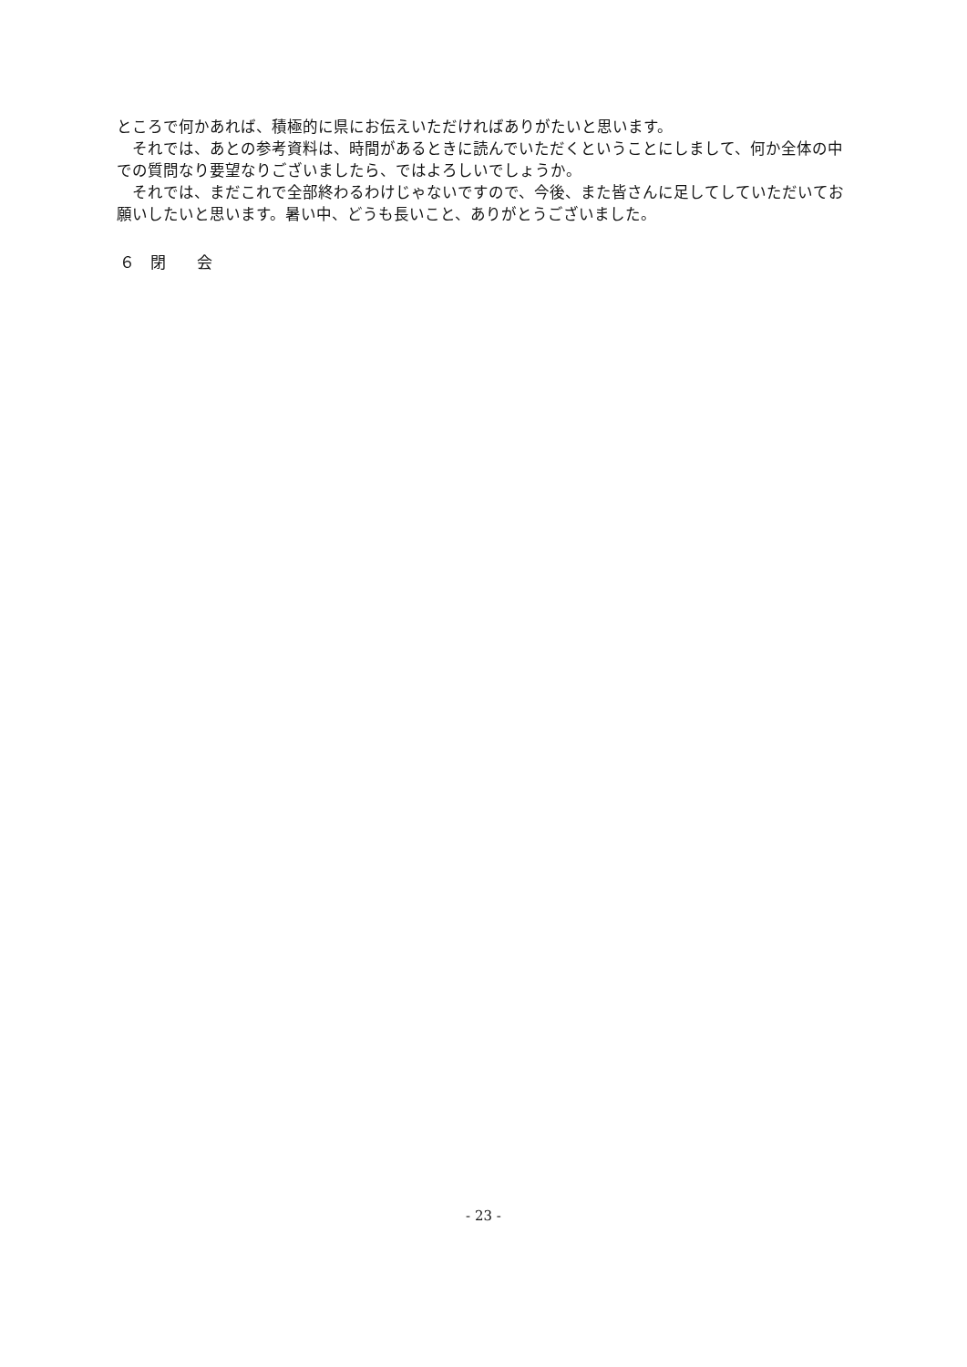ところで何かあれば、積極的に県にお伝えいただければありがたいと思います。
　それでは、あとの参考資料は、時間があるときに読んでいただくということにしまして、何か全体の中での質問なり要望なりございましたら、ではよろしいでしょうか。
　それでは、まだこれで全部終わるわけじゃないですので、今後、また皆さんに足してしていただいてお願いしたいと思います。暑い中、どうも長いこと、ありがとうございました。
６　閉　　会
- 23 -